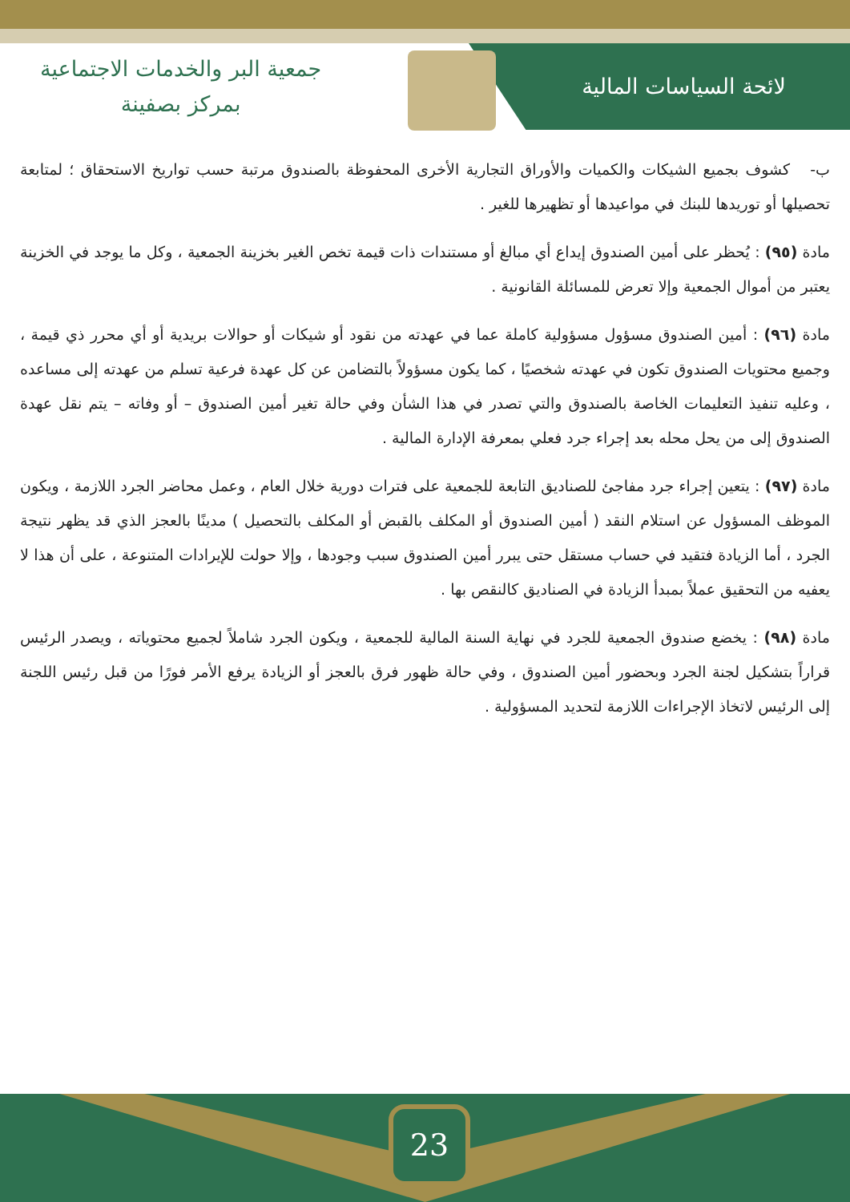لائحة السياسات المالية
جمعية البر والخدمات الاجتماعية
بمركز بصفينة
ب- كشوف بجميع الشيكات والكميات والأوراق التجارية الأخرى المحفوظة بالصندوق مرتبة حسب تواريخ الاستحقاق ؛ لمتابعة تحصيلها أو توريدها للبنك في مواعيدها أو تظهيرها للغير .
مادة (٩٥) : يُحظر على أمين الصندوق إيداع أي مبالغ أو مستندات ذات قيمة تخص الغير بخزينة الجمعية ، وكل ما يوجد في الخزينة يعتبر من أموال الجمعية وإلا تعرض للمسائلة القانونية .
مادة (٩٦) : أمين الصندوق مسؤول مسؤولية كاملة عما في عهدته من نقود أو شيكات أو حوالات بريدية أو أي محرر ذي قيمة ، وجميع محتويات الصندوق تكون في عهدته شخصيًا ، كما يكون مسؤولاً بالتضامن عن كل عهدة فرعية تسلم من عهدته إلى مساعده ، وعليه تنفيذ التعليمات الخاصة بالصندوق والتي تصدر في هذا الشأن وفي حالة تغير أمين الصندوق – أو وفاته – يتم نقل عهدة الصندوق إلى من يحل محله بعد إجراء جرد فعلي بمعرفة الإدارة المالية .
مادة (٩٧) : يتعين إجراء جرد مفاجئ للصناديق التابعة للجمعية على فترات دورية خلال العام ، وعمل محاضر الجرد اللازمة ، ويكون الموظف المسؤول عن استلام النقد ( أمين الصندوق أو المكلف بالقبض أو المكلف بالتحصيل ) مدينًا بالعجز الذي قد يظهر نتيجة الجرد ، أما الزيادة فتقيد في حساب مستقل حتى يبرر أمين الصندوق سبب وجودها ، وإلا حولت للإيرادات المتنوعة ، على أن هذا لا يعفيه من التحقيق عملاً بمبدأ الزيادة في الصناديق كالنقص بها .
مادة (٩٨) : يخضع صندوق الجمعية للجرد في نهاية السنة المالية للجمعية ، ويكون الجرد شاملاً لجميع محتوياته ، ويصدر الرئيس قراراً بتشكيل لجنة الجرد وبحضور أمين الصندوق ، وفي حالة ظهور فرق بالعجز أو الزيادة يرفع الأمر فورًا من قبل رئيس اللجنة إلى الرئيس لاتخاذ الإجراءات اللازمة لتحديد المسؤولية .
23